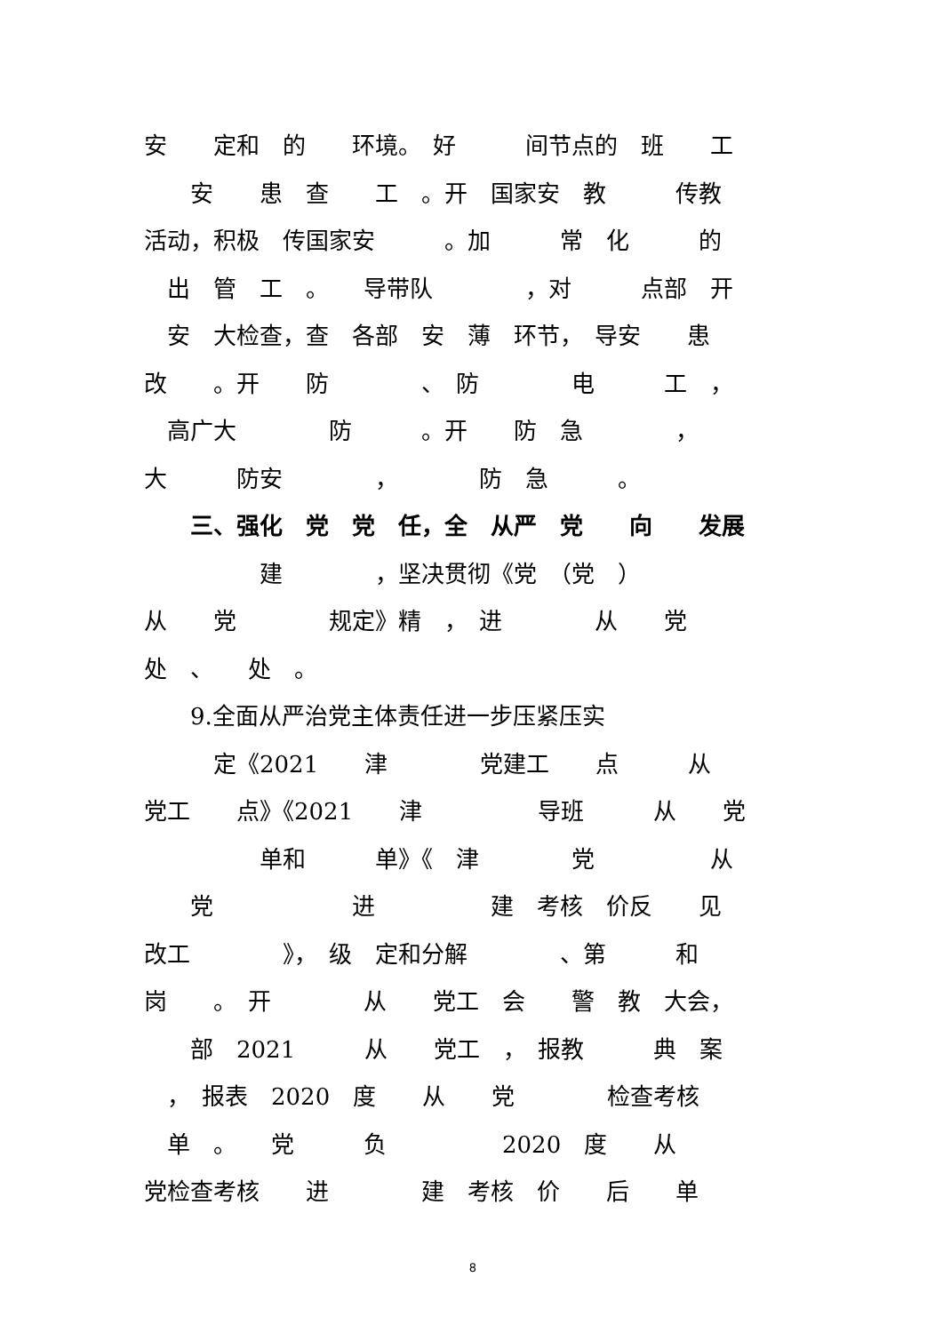安　　定和　的　　环境。　好　　　间节点的　班　　工
　　安　　患　查　　工　。开　国家安　教　　　传教
活动，积极　传国家安　　　。加　　　常　化　　　的
　出　管　工　。　　导带队　　　　，对　　　点部　开
　安　大检查，查　各部　安　薄　环节，　导安　　患
改　　。开　　防　　　　、　防　　　　电　　　工　，
　高广大　　　　防　　　。开　　防　急　　　　，
大　　　防安　　　　，　　　　防　急　　　。
　　三、强化　党　党　任，全　从严　党　　向　　发展
　　　　　建　　　　，坚决贯彻《党　（党　）
从　　党　　　　规定》精　，　进　　　　从　　党
处　、　　处　。
　　9.全面从严治党主体责任进一步压紧压实
　　　定《2021　　津　　　　党建工　　点　　　从
党工　　点》《2021　　津　　　　　导班　　　从　　党
　　　　　单和　　　单》《　津　　　　党　　　　　从
　　党　　　　　　进　　　　　建　考核　价反　　见
改工　　　　》，　级　定和分解　　　　、第　　　和
岗　　。　开　　　　从　　党工　会　　警　教　大会，
　　部　2021　　　从　　党工　，　报教　　　典　案
　，　报表　2020　度　　从　　党　　　　检查考核
　单　。　　党　　　负　　　　　2020　度　　从
党检查考核　　进　　　　建　考核　价　　后　　单
8